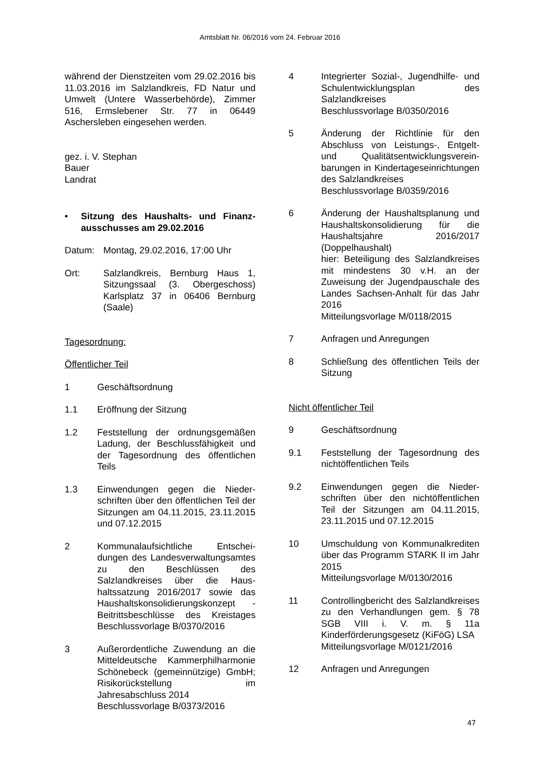Amtsblatt Nr. 06/2016 vom 24. Februar 2016
während der Dienstzeiten vom 29.02.2016 bis 11.03.2016 im Salzlandkreis, FD Natur und Umwelt (Untere Wasserbehörde), Zimmer 516, Ermslebener Str. 77 in 06449 Aschersleben eingesehen werden.
gez. i. V. Stephan
Bauer
Landrat
• Sitzung des Haushalts- und Finanz­ausschusses am 29.02.2016
Datum: Montag, 29.02.2016, 17:00 Uhr
Ort: Salzlandkreis, Bernburg Haus 1, Sitzungssaal (3. Obergeschoss) Karlsplatz 37 in 06406 Bernburg (Saale)
Tagesordnung:
Öffentlicher Teil
1 Geschäftsordnung
1.1 Eröffnung der Sitzung
1.2 Feststellung der ordnungsgemä­ßen Ladung, der Beschlussfähig­keit und der Tagesordnung des öf­fentlichen Teils
1.3 Einwendungen gegen die Nieder­schriften über den öffentlichen Teil der Sitzungen am 04.11.2015, 23.11.2015 und 07.12.2015
2 Kommunalaufsichtliche Entschei­dungen des Landesverwaltungs­amtes zu den Beschlüssen des Salzlandkreises über die Haus­haltssatzung 2016/2017 sowie das Haushaltskonsolidierungskonzept - Beitrittsbeschlüsse des Kreistages Beschlussvorlage B/0370/2016
3 Außerordentliche Zuwendung an die Mitteldeutsche Kammerphil­harmonie Schönebeck (gemeinnüt­zige) GmbH; Risikorückstellung im Jahresabschluss 2014
Beschlussvorlage B/0373/2016
4 Integrierter Sozial-, Jugendhilfe- und Schulentwicklungsplan des Salzlandkreises
Beschlussvorlage B/0350/2016
5 Änderung der Richtlinie für den Abschluss von Leistungs-, Entgelt- und Qualitätsentwicklungsverein­barungen in Kindertageseinrich­tungen des Salzlandkreises
Beschlussvorlage B/0359/2016
6 Änderung der Haushaltsplanung und Haushaltskonsolidierung für die Haushaltsjahre 2016/2017 (Doppelhaushalt)
hier: Beteiligung des Salzlandkrei­ses mit mindestens 30 v.H. an der Zuweisung der Jugendpauschale des Landes Sachsen-Anhalt für das Jahr 2016
Mitteilungsvorlage M/0118/2015
7 Anfragen und Anregungen
8 Schließung des öffentlichen Teils der Sitzung
Nicht öffentlicher Teil
9 Geschäftsordnung
9.1 Feststellung der Tagesordnung des nichtöffentlichen Teils
9.2 Einwendungen gegen die Nieder­schriften über den nichtöffentlichen Teil der Sitzungen am 04.11.2015, 23.11.2015 und 07.12.2015
10 Umschuldung von Kommunalkredi­ten über das Programm STARK II im Jahr 2015
Mitteilungsvorlage M/0130/2016
11 Controllingbericht des Salzland­kreises zu den Verhandlungen gem. § 78 SGB VIII i. V. m. § 11a Kinderförderungsgesetz (KiFöG) LSA
Mitteilungsvorlage M/0121/2016
12 Anfragen und Anregungen
47